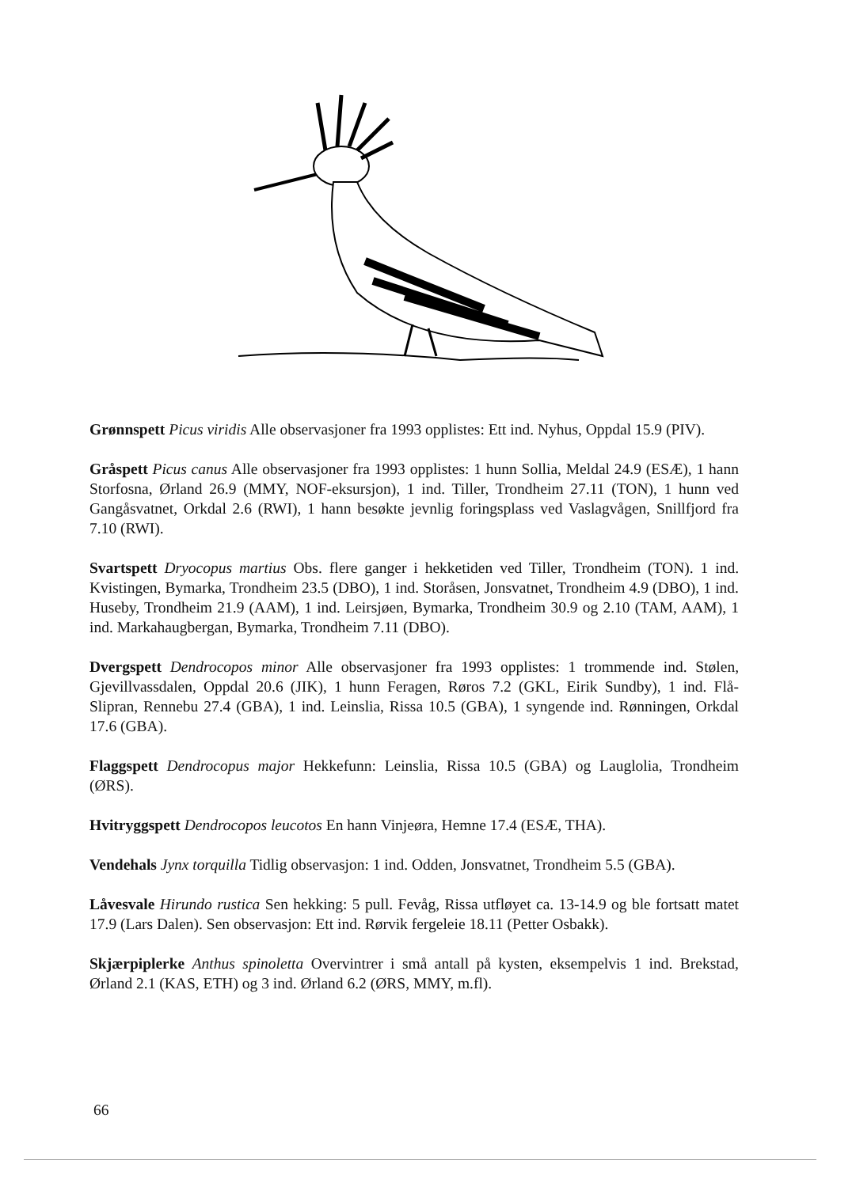Grønnspett Picus viridis Alle observasjoner fra 1993 opplistes: Ett ind. Nyhus, Oppdal 15.9 (PIV).
Gråspett Picus canus Alle observasjoner fra 1993 opplistes: 1 hunn Sollia, Meldal 24.9 (ESÆ), 1 hann Storfosna, Ørland 26.9 (MMY, NOF-eksursjon), 1 ind. Tiller, Trondheim 27.11 (TON), 1 hunn ved Gangåsvatnet, Orkdal 2.6 (RWI), 1 hann besøkte jevnlig foringsplass ved Vaslagvågen, Snillfjord fra 7.10 (RWI).
Svartspett Dryocopus martius Obs. flere ganger i hekketiden ved Tiller, Trondheim (TON). 1 ind. Kvistingen, Bymarka, Trondheim 23.5 (DBO), 1 ind. Storåsen, Jonsvatnet, Trondheim 4.9 (DBO), 1 ind. Huseby, Trondheim 21.9 (AAM), 1 ind. Leirsjøen, Bymarka, Trondheim 30.9 og 2.10 (TAM, AAM), 1 ind. Markahaugbergan, Bymarka, Trondheim 7.11 (DBO).
Dvergspett Dendrocopos minor Alle observasjoner fra 1993 opplistes: 1 trommende ind. Stølen, Gjevillvassdalen, Oppdal 20.6 (JIK), 1 hunn Feragen, Røros 7.2 (GKL, Eirik Sundby), 1 ind. Flå-Slipran, Rennebu 27.4 (GBA), 1 ind. Leinslia, Rissa 10.5 (GBA), 1 syngende ind. Rønningen, Orkdal 17.6 (GBA).
Flaggspett Dendrocopus major Hekkefunn: Leinslia, Rissa 10.5 (GBA) og Lauglolia, Trondheim (ØRS).
Hvitryggspett Dendrocopos leucotos En hann Vinjeøra, Hemne 17.4 (ESÆ, THA).
Vendehals Jynx torquilla Tidlig observasjon: 1 ind. Odden, Jonsvatnet, Trondheim 5.5 (GBA).
Låvesvale Hirundo rustica Sen hekking: 5 pull. Fevåg, Rissa utfløyet ca. 13-14.9 og ble fortsatt matet 17.9 (Lars Dalen). Sen observasjon: Ett ind. Rørvik fergeleie 18.11 (Petter Osbakk).
Skjærpiplerke Anthus spinoletta Overvintrer i små antall på kysten, eksempelvis 1 ind. Brekstad, Ørland 2.1 (KAS, ETH) og 3 ind. Ørland 6.2 (ØRS, MMY, m.fl).
66